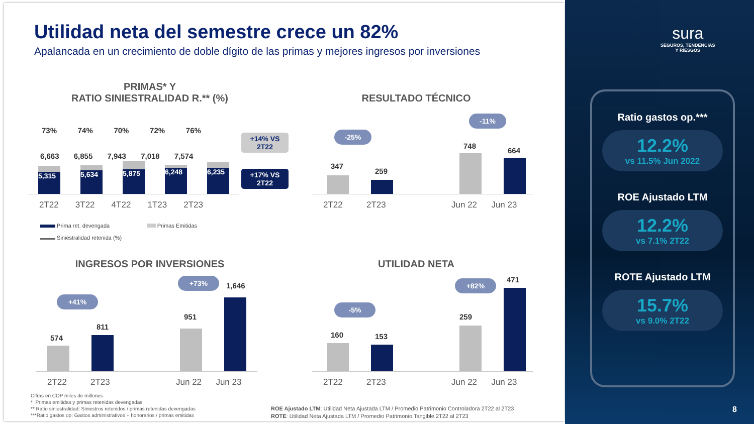Utilidad neta del semestre crece un 82%
Apalancada en un crecimiento de doble dígito de las primas y mejores ingresos por inversiones
PRIMAS* Y
RATIO SINIESTRALIDAD R.** (%)
73% 74% 70% 72% 76%
6,663 6,855 7,943 7,018 7,574
5,315 5,634 5,875 6,248 6,235
2T22 3T22 4T22 1T23 2T23
+14% VS 2T22
+17% VS 2T22
Prima ret. devengada Primas Emitidas
Siniestralidad retenida (%)
RESULTADO TÉCNICO
-25%
-11%
347
259
748
664
2T22 2T23 Jun 22 Jun 23
INGRESOS POR INVERSIONES
+41%
+73%
574
811
951
1,646
2T22 2T23 Jun 22 Jun 23
UTILIDAD NETA
-5%
+82%
160 153
259
471
2T22 2T23 Jun 22 Jun 23
Cifras en COP miles de millones
* Primas emitidas y primas retenidas devengadas
** Ratio siniestralidad: Siniestros retenidos / primas retenidas devengadas
***Ratio gastos op: Gastos administrativos + honorarios / primas emitidas
ROE Ajustado LTM: Utilidad Neta Ajustada LTM / Promedio Patrimonio Controladora 2T22 al 2T23
ROTE: Utilidad Neta Ajustada LTM / Promedio Patrimonio Tangible 2T22 al 2T23
sura
SEGUROS, TENDENCIAS
Y RIESGOS
Ratio gastos op.***
12.2%
vs 11.5% Jun 2022
ROE Ajustado LTM
12.2%
vs 7.1% 2T22
ROTE Ajustado LTM
15.7%
vs 9.0% 2T22
8